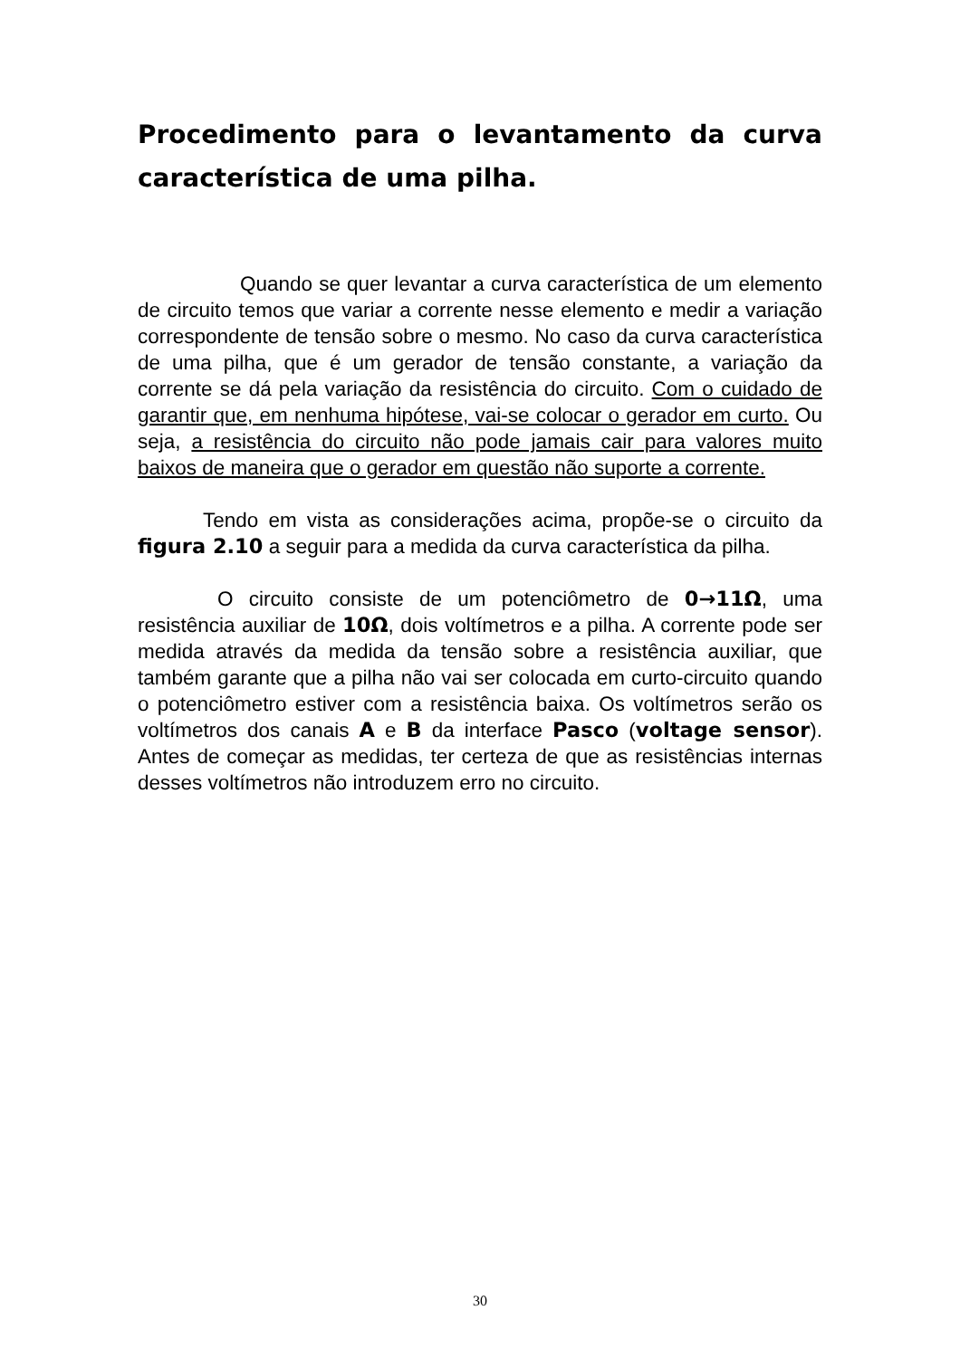Procedimento para o levantamento da curva característica de uma pilha.
Quando se quer levantar a curva característica de um elemento de circuito temos que variar a corrente nesse elemento e medir a variação correspondente de tensão sobre o mesmo. No caso da curva característica de uma pilha, que é um gerador de tensão constante, a variação da corrente se dá pela variação da resistência do circuito. Com o cuidado de garantir que, em nenhuma hipótese, vai-se colocar o gerador em curto. Ou seja, a resistência do circuito não pode jamais cair para valores muito baixos de maneira que o gerador em questão não suporte a corrente.
Tendo em vista as considerações acima, propõe-se o circuito da figura 2.10 a seguir para a medida da curva característica da pilha.
O circuito consiste de um potenciômetro de 0→11Ω, uma resistência auxiliar de 10Ω, dois voltímetros e a pilha. A corrente pode ser medida através da medida da tensão sobre a resistência auxiliar, que também garante que a pilha não vai ser colocada em curto-circuito quando o potenciômetro estiver com a resistência baixa. Os voltímetros serão os voltímetros dos canais A e B da interface Pasco (voltage sensor). Antes de começar as medidas, ter certeza de que as resistências internas desses voltímetros não introduzem erro no circuito.
30